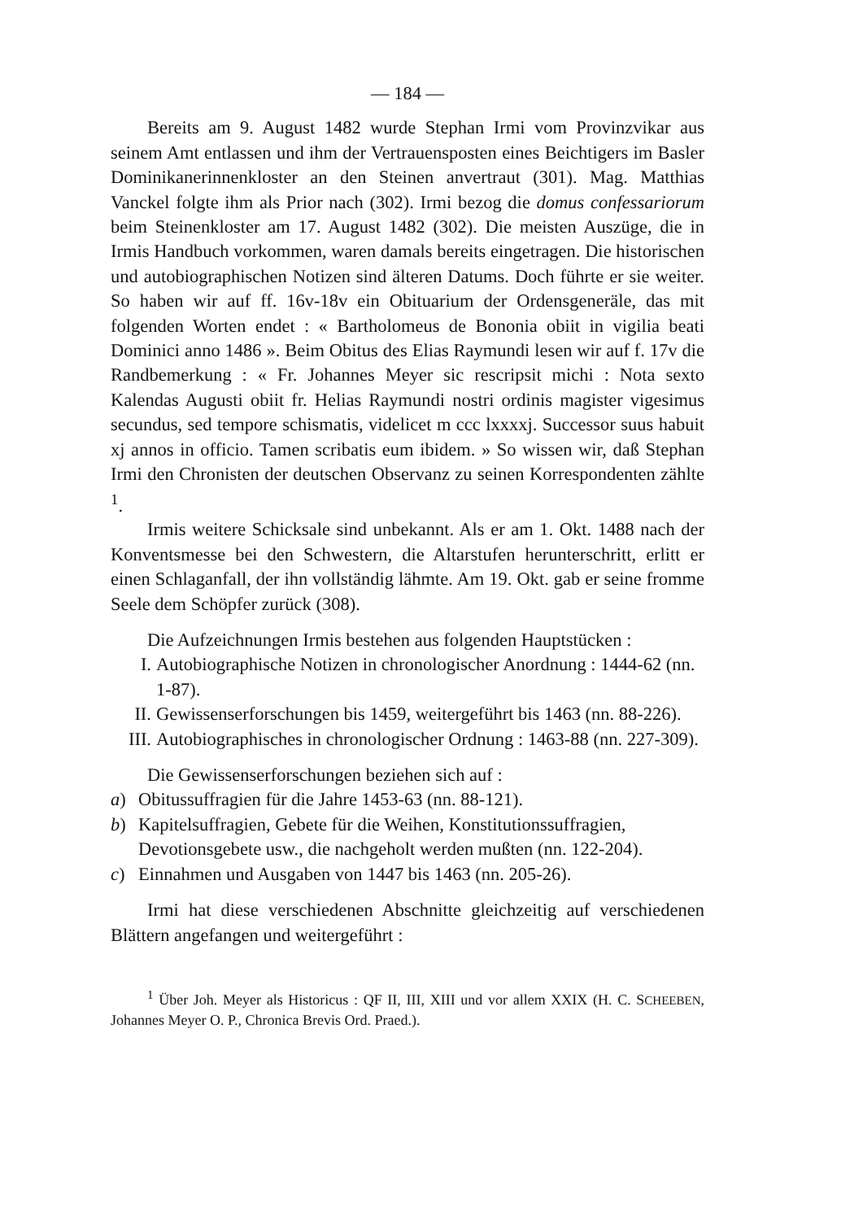— 184 —
Bereits am 9. August 1482 wurde Stephan Irmi vom Provinzvikar aus seinem Amt entlassen und ihm der Vertrauensposten eines Beichtigers im Basler Dominikanerinnenkloster an den Steinen anvertraut (301). Mag. Matthias Vanckel folgte ihm als Prior nach (302). Irmi bezog die domus confessariorum beim Steinenkloster am 17. August 1482 (302). Die meisten Auszüge, die in Irmis Handbuch vorkommen, waren damals bereits eingetragen. Die historischen und autobiographischen Notizen sind älteren Datums. Doch führte er sie weiter. So haben wir auf ff. 16v-18v ein Obituarium der Ordensgeneräle, das mit folgenden Worten endet : « Bartholomeus de Bononia obiit in vigilia beati Dominici anno 1486 ». Beim Obitus des Elias Raymundi lesen wir auf f. 17v die Randbemerkung : « Fr. Johannes Meyer sic rescripsit michi : Nota sexto Kalendas Augusti obiit fr. Helias Raymundi nostri ordinis magister vigesimus secundus, sed tempore schismatis, videlicet m ccc lxxxxj. Successor suus habuit xj annos in officio. Tamen scribatis eum ibidem. » So wissen wir, daß Stephan Irmi den Chronisten der deutschen Observanz zu seinen Korrespondenten zählte <sup>1</sup>.
Irmis weitere Schicksale sind unbekannt. Als er am 1. Okt. 1488 nach der Konventsmesse bei den Schwestern, die Altarstufen herunterschritt, erlitt er einen Schlaganfall, der ihn vollständig lähmte. Am 19. Okt. gab er seine fromme Seele dem Schöpfer zurück (308).
Die Aufzeichnungen Irmis bestehen aus folgenden Hauptstücken :
I. Autobiographische Notizen in chronologischer Anordnung : 1444-62 (nn. 1-87).
II. Gewissenserforschungen bis 1459, weitergeführt bis 1463 (nn. 88-226).
III. Autobiographisches in chronologischer Ordnung : 1463-88 (nn. 227-309).
Die Gewissenserforschungen beziehen sich auf :
a) Obitussuffragien für die Jahre 1453-63 (nn. 88-121).
b) Kapitelsuffragien, Gebete für die Weihen, Konstitutionssuffragien, Devotionsgebete usw., die nachgeholt werden mußten (nn. 122-204).
c) Einnahmen und Ausgaben von 1447 bis 1463 (nn. 205-26).
Irmi hat diese verschiedenen Abschnitte gleichzeitig auf verschiedenen Blättern angefangen und weitergeführt :
<sup>1</sup> Über Joh. Meyer als Historicus : QF II, III, XIII und vor allem XXIX (H. C. SCHEEBEN, Johannes Meyer O. P., Chronica Brevis Ord. Praed.).